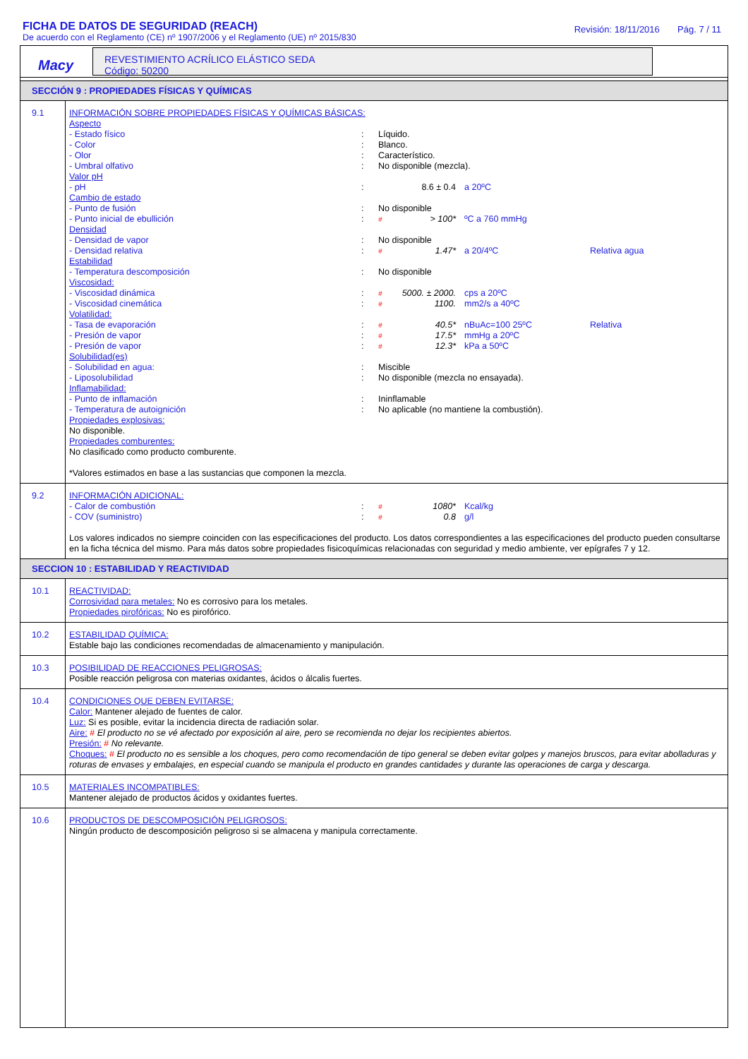FICHA DE DATOS DE SEGURIDAD (REACH)
De acuerdo con el Reglamento (CE) nº 1907/2006 y el Reglamento (UE) nº 2015/830
Revisión: 18/11/2016 Pág. 7 / 11
Macy
REVESTIMIENTO ACRÍLICO ELÁSTICO SEDA
Código: 50200
SECCIÓN 9 : PROPIEDADES FÍSICAS Y QUÍMICAS
9.1
INFORMACIÓN SOBRE PROPIEDADES FÍSICAS Y QUÍMICAS BÁSICAS:
Aspecto
| - Estado físico | : | Líquido. | | | |
| - Color | : | Blanco. | | | |
| - Olor | : | Característico. | | | |
| - Umbral olfativo | : | No disponible (mezcla). | | | |
| Valor pH | | | | | |
| - pH | : | | 8.6 ± 0.4 | a 20ºC | |
| Cambio de estado | | | | | |
| - Punto de fusión | : | No disponible | | | |
| - Punto inicial de ebullición | : | # | > 100* | ºC a 760 mmHg | |
| Densidad | | | | | |
| - Densidad de vapor | : | No disponible | | | |
| - Densidad relativa | : | # | 1.47* | a 20/4ºC | Relativa agua |
| Estabilidad | | | | | |
| - Temperatura descomposición | : | No disponible | | | |
| Viscosidad: | | | | | |
| - Viscosidad dinámica | : | # | 5000. ± 2000. | cps a 20ºC | |
| - Viscosidad cinemática | : | # | 1100. | mm2/s a 40ºC | |
| Volatilidad: | | | | | |
| - Tasa de evaporación | : | # | 40.5* | nBuAc=100 25ºC | Relativa |
| - Presión de vapor | : | # | 17.5* | mmHg a 20ºC | |
| - Presión de vapor | : | # | 12.3* | kPa a 50ºC | |
| Solubilidad(es) | | | | | |
| - Solubilidad en agua: | : | Miscible | | | |
| - Liposolubilidad | : | No disponible (mezcla no ensayada). | | | |
| Inflamabilidad: | | | | | |
| - Punto de inflamación | : | Ininflamable | | | |
| - Temperatura de autoignición | : | No aplicable (no mantiene la combustión). | | | |
Propiedades explosivas:
No disponible.
Propiedades comburentes:
No clasificado como producto comburente.
*Valores estimados en base a las sustancias que componen la mezcla.
9.2
INFORMACIÓN ADICIONAL:
| - Calor de combustión | : | # | 1080* | Kcal/kg |
| - COV (suministro) | : | # | 0.8 | g/l |
Los valores indicados no siempre coinciden con las especificaciones del producto. Los datos correspondientes a las especificaciones del producto pueden consultarse en la ficha técnica del mismo. Para más datos sobre propiedades fisicoquímicas relacionadas con seguridad y medio ambiente, ver epígrafes 7 y 12.
SECCION 10 : ESTABILIDAD Y REACTIVIDAD
10.1
REACTIVIDAD:
Corrosividad para metales: No es corrosivo para los metales.
Propiedades pirofóricas: No es pirofórico.
10.2
ESTABILIDAD QUÍMICA:
Estable bajo las condiciones recomendadas de almacenamiento y manipulación.
10.3
POSIBILIDAD DE REACCIONES PELIGROSAS:
Posible reacción peligrosa con materias oxidantes, ácidos o álcalis fuertes.
10.4
CONDICIONES QUE DEBEN EVITARSE:
Calor: Mantener alejado de fuentes de calor.
Luz: Si es posible, evitar la incidencia directa de radiación solar.
Aire: # El producto no se vé afectado por exposición al aire, pero se recomienda no dejar los recipientes abiertos.
Presión: # No relevante.
Choques: # El producto no es sensible a los choques, pero como recomendación de tipo general se deben evitar golpes y manejos bruscos, para evitar abolladuras y roturas de envases y embalajes, en especial cuando se manipula el producto en grandes cantidades y durante las operaciones de carga y descarga.
10.5
MATERIALES INCOMPATIBLES:
Mantener alejado de productos ácidos y oxidantes fuertes.
10.6
PRODUCTOS DE DESCOMPOSICIÓN PELIGROSOS:
Ningún producto de descomposición peligroso si se almacena y manipula correctamente.